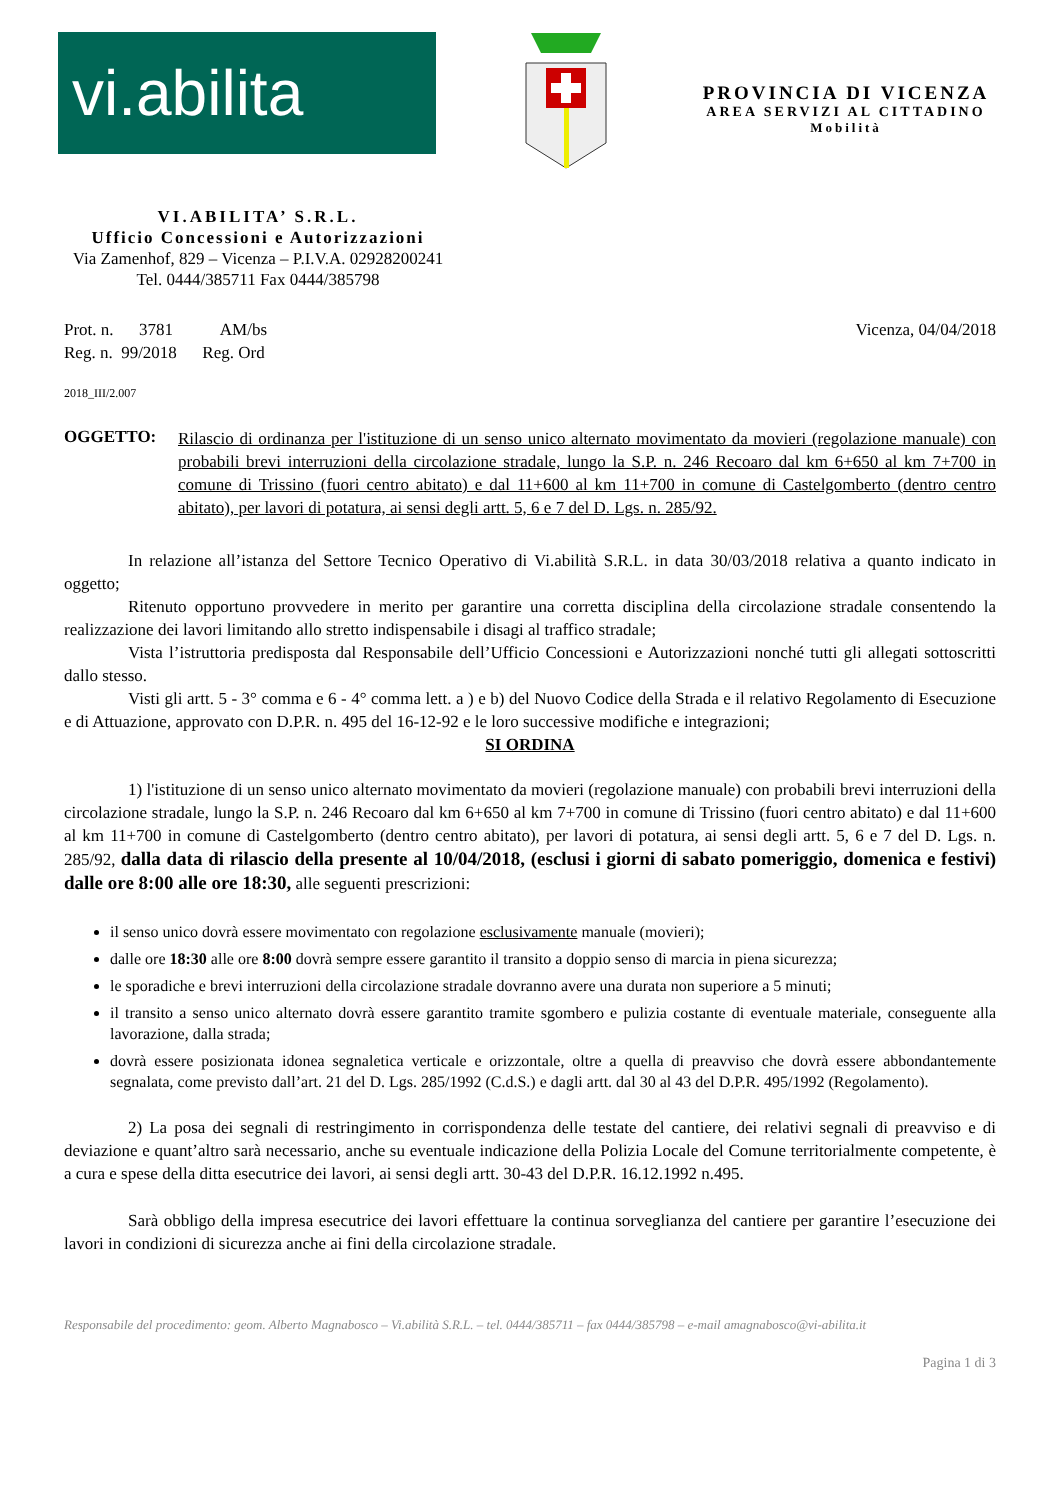vi.abilita
PROVINCIA DI VICENZA
AREA SERVIZI AL CITTADINO
Mobilità
VI.ABILITA’ S.R.L.
Ufficio Concessioni e Autorizzazioni
Via Zamenhof, 829 – Vicenza – P.I.V.A. 02928200241
Tel. 0444/385711 Fax 0444/385798
Prot. n. 3781 AM/bs
Reg. n. 99/2018 Reg. Ord
Vicenza, 04/04/2018
2018_III/2.007
OGGETTO:
Rilascio di ordinanza per l'istituzione di un senso unico alternato movimentato da movieri (regolazione manuale) con probabili brevi interruzioni della circolazione stradale, lungo la S.P. n. 246 Recoaro dal km 6+650 al km 7+700 in comune di Trissino (fuori centro abitato) e dal 11+600 al km 11+700 in comune di Castelgomberto (dentro centro abitato), per lavori di potatura, ai sensi degli artt. 5, 6 e 7 del D. Lgs. n. 285/92.
In relazione all’istanza del Settore Tecnico Operativo di Vi.abilità S.R.L. in data 30/03/2018 relativa a quanto indicato in oggetto;
Ritenuto opportuno provvedere in merito per garantire una corretta disciplina della circolazione stradale consentendo la realizzazione dei lavori limitando allo stretto indispensabile i disagi al traffico stradale;
Vista l’istruttoria predisposta dal Responsabile dell’Ufficio Concessioni e Autorizzazioni nonché tutti gli allegati sottoscritti dallo stesso.
Visti gli artt. 5 - 3° comma e 6 - 4° comma lett. a ) e b) del Nuovo Codice della Strada e il relativo Regolamento di Esecuzione e di Attuazione, approvato con D.P.R. n. 495 del 16-12-92 e le loro successive modifiche e integrazioni;
SI ORDINA
1) l'istituzione di un senso unico alternato movimentato da movieri (regolazione manuale) con probabili brevi interruzioni della circolazione stradale, lungo la S.P. n. 246 Recoaro dal km 6+650 al km 7+700 in comune di Trissino (fuori centro abitato) e dal 11+600 al km 11+700 in comune di Castelgomberto (dentro centro abitato), per lavori di potatura, ai sensi degli artt. 5, 6 e 7 del D. Lgs. n. 285/92, dalla data di rilascio della presente al 10/04/2018, (esclusi i giorni di sabato pomeriggio, domenica e festivi) dalle ore 8:00 alle ore 18:30, alle seguenti prescrizioni:
il senso unico dovrà essere movimentato con regolazione esclusivamente manuale (movieri);
dalle ore 18:30 alle ore 8:00 dovrà sempre essere garantito il transito a doppio senso di marcia in piena sicurezza;
le sporadiche e brevi interruzioni della circolazione stradale dovranno avere una durata non superiore a 5 minuti;
il transito a senso unico alternato dovrà essere garantito tramite sgombero e pulizia costante di eventuale materiale, conseguente alla lavorazione, dalla strada;
dovrà essere posizionata idonea segnaletica verticale e orizzontale, oltre a quella di preavviso che dovrà essere abbondantemente segnalata, come previsto dall’art. 21 del D. Lgs. 285/1992 (C.d.S.) e dagli artt. dal 30 al 43 del D.P.R. 495/1992 (Regolamento).
2) La posa dei segnali di restringimento in corrispondenza delle testate del cantiere, dei relativi segnali di preavviso e di deviazione e quant’altro sarà necessario, anche su eventuale indicazione della Polizia Locale del Comune territorialmente competente, è a cura e spese della ditta esecutrice dei lavori, ai sensi degli artt. 30-43 del D.P.R. 16.12.1992 n.495.
Sarà obbligo della impresa esecutrice dei lavori effettuare la continua sorveglianza del cantiere per garantire l’esecuzione dei lavori in condizioni di sicurezza anche ai fini della circolazione stradale.
Responsabile del procedimento: geom. Alberto Magnabosco – Vi.abilità S.R.L. – tel. 0444/385711 – fax 0444/385798 – e-mail amagnabosco@vi-abilita.it
Pagina 1 di 3